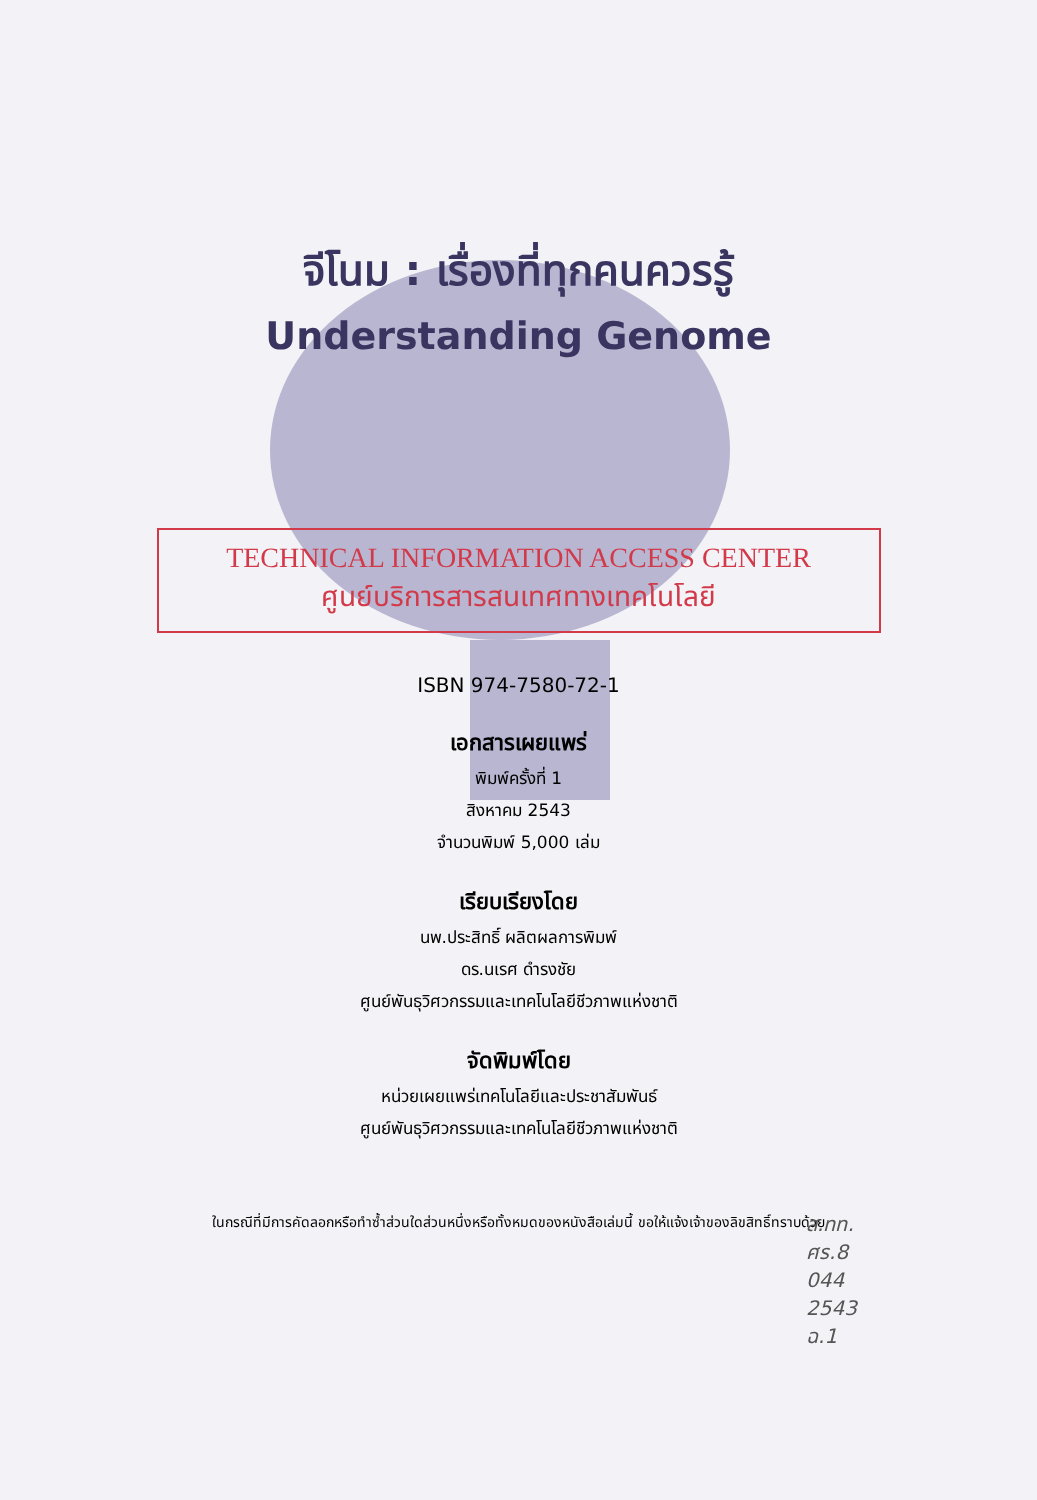จีโนม : เรื่องที่ทุกคนควรรู้
Understanding Genome
TECHNICAL INFORMATION ACCESS CENTER
ศูนย์บริการสารสนเทศทางเทคโนโลยี
ISBN 974-7580-72-1
เอกสารเผยแพร่
พิมพ์ครั้งที่ 1
สิงหาคม 2543
จำนวนพิมพ์ 5,000 เล่ม
เรียบเรียงโดย
นพ.ประสิทธิ์ ผลิตผลการพิมพ์
ดร.นเรศ ดำรงชัย
ศูนย์พันธุวิศวกรรมและเทคโนโลยีชีวภาพแห่งชาติ
จัดพิมพ์โดย
หน่วยเผยแพร่เทคโนโลยีและประชาสัมพันธ์
ศูนย์พันธุวิศวกรรมและเทคโนโลยีชีวภาพแห่งชาติ
ในกรณีที่มีการคัดลอกหรือทำซ้ำส่วนใดส่วนหนึ่งหรือทั้งหมดของหนังสือเล่มนี้ ขอให้แจ้งเจ้าของลิขสิทธิ์ทราบด้วย
ส.ทท.
ศร.8
044
2543
ฉ.1